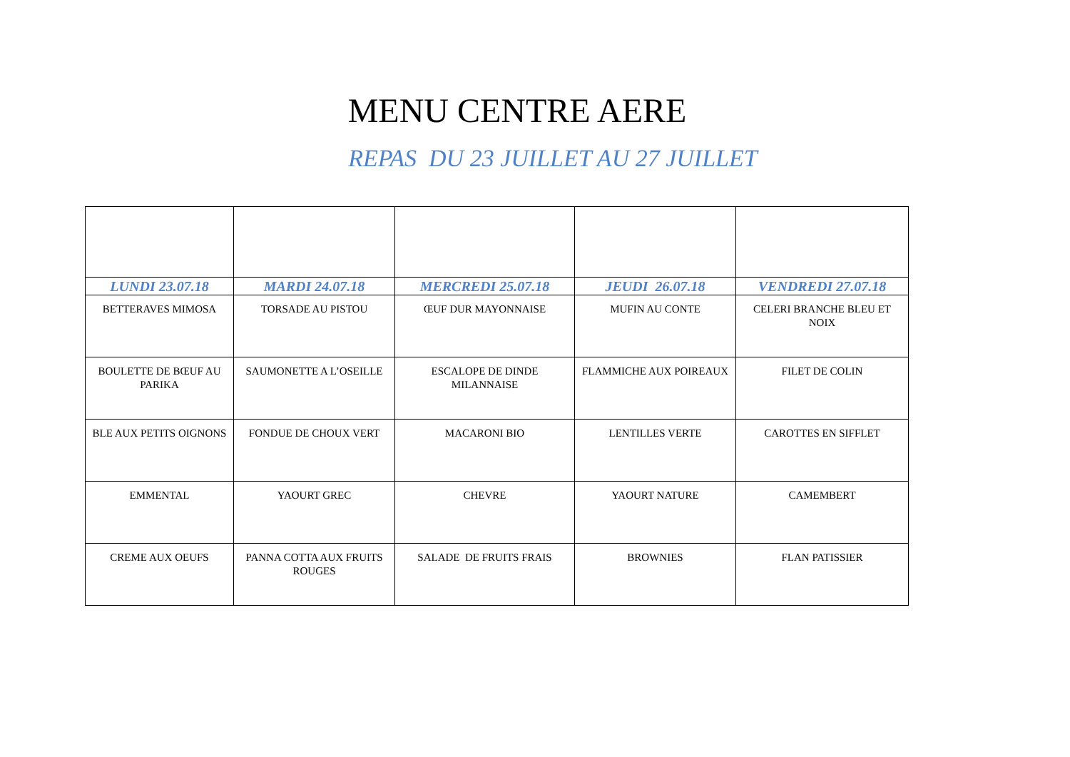MENU CENTRE AERE
REPAS DU 23 JUILLET AU 27 JUILLET
| LUNDI 23.07.18 | MARDI 24.07.18 | MERCREDI 25.07.18 | JEUDI 26.07.18 | VENDREDI 27.07.18 |
| --- | --- | --- | --- | --- |
| BETTERAVES MIMOSA | TORSADE AU PISTOU | ŒUF DUR MAYONNAISE | MUFIN AU CONTE | CELERI BRANCHE BLEU ET NOIX |
| BOULETTE DE BŒUF AU PARIKA | SAUMONETTE A L’OSEILLE | ESCALOPE DE DINDE MILANNAISE | FLAMMICHE AUX POIREAUX | FILET DE COLIN |
| BLE AUX PETITS OIGNONS | FONDUE DE CHOUX VERT | MACARONI BIO | LENTILLES VERTE | CAROTTES EN SIFFLET |
| EMMENTAL | YAOURT GREC | CHEVRE | YAOURT NATURE | CAMEMBERT |
| CREME AUX OEUFS | PANNA COTTA AUX FRUITS ROUGES | SALADE DE FRUITS FRAIS | BROWNIES | FLAN PATISSIER |